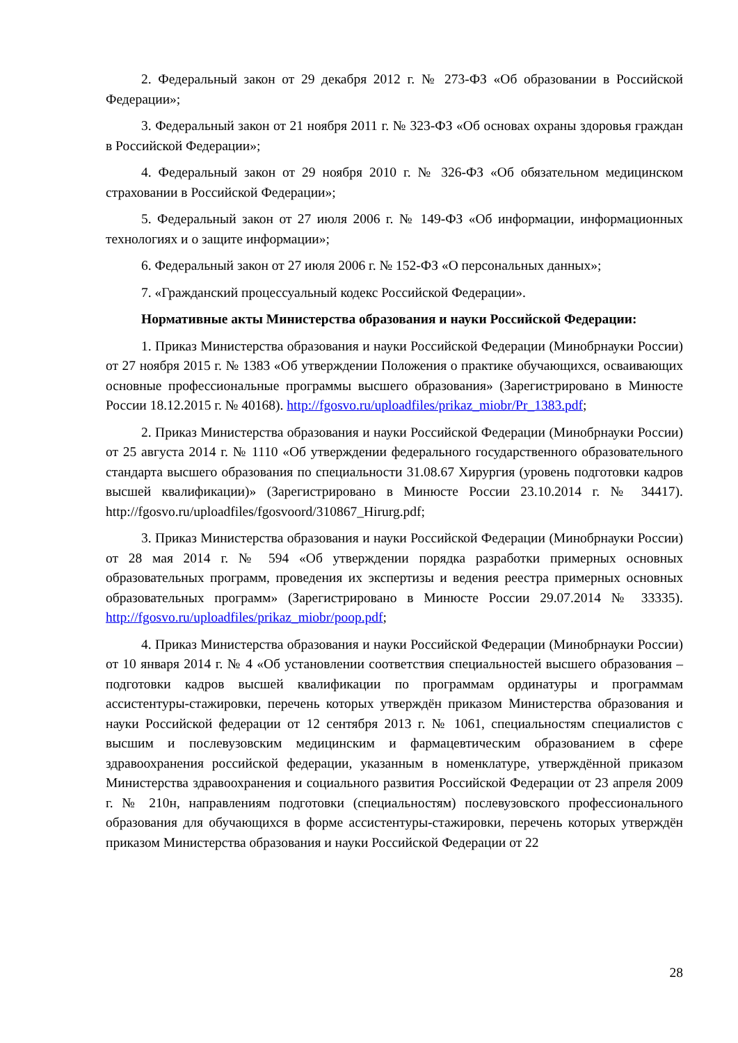2. Федеральный закон от 29 декабря 2012 г. № 273-ФЗ «Об образовании в Российской Федерации»;
3. Федеральный закон от 21 ноября 2011 г. № 323-ФЗ «Об основах охраны здоровья граждан в Российской Федерации»;
4. Федеральный закон от 29 ноября 2010 г. № 326-ФЗ «Об обязательном медицинском страховании в Российской Федерации»;
5. Федеральный закон от 27 июля 2006 г. № 149-ФЗ «Об информации, информационных технологиях и о защите информации»;
6. Федеральный закон от 27 июля 2006 г. № 152-ФЗ «О персональных данных»;
7. «Гражданский процессуальный кодекс Российской Федерации».
Нормативные акты Министерства образования и науки Российской Федерации:
1. Приказ Министерства образования и науки Российской Федерации (Минобрнауки России) от 27 ноября 2015 г. № 1383 «Об утверждении Положения о практике обучающихся, осваивающих основные профессиональные программы высшего образования» (Зарегистрировано в Минюсте России 18.12.2015 г. № 40168). http://fgosvo.ru/uploadfiles/prikaz_miobr/Pr_1383.pdf;
2. Приказ Министерства образования и науки Российской Федерации (Минобрнауки России) от 25 августа 2014 г. № 1110 «Об утверждении федерального государственного образовательного стандарта высшего образования по специальности 31.08.67 Хирургия (уровень подготовки кадров высшей квалификации)» (Зарегистрировано в Минюсте России 23.10.2014 г. № 34417). http://fgosvo.ru/uploadfiles/fgosvoord/310867_Hirurg.pdf;
3. Приказ Министерства образования и науки Российской Федерации (Минобрнауки России) от 28 мая 2014 г. № 594 «Об утверждении порядка разработки примерных основных образовательных программ, проведения их экспертизы и ведения реестра примерных основных образовательных программ» (Зарегистрировано в Минюсте России 29.07.2014 № 33335). http://fgosvo.ru/uploadfiles/prikaz_miobr/poop.pdf;
4. Приказ Министерства образования и науки Российской Федерации (Минобрнауки России) от 10 января 2014 г. № 4 «Об установлении соответствия специальностей высшего образования – подготовки кадров высшей квалификации по программам ординатуры и программам ассистентуры-стажировки, перечень которых утверждён приказом Министерства образования и науки Российской федерации от 12 сентября 2013 г. № 1061, специальностям специалистов с высшим и послевузовским медицинским и фармацевтическим образованием в сфере здравоохранения российской федерации, указанным в номенклатуре, утверждённой приказом Министерства здравоохранения и социального развития Российской Федерации от 23 апреля 2009 г. № 210н, направлениям подготовки (специальностям) послевузовского профессионального образования для обучающихся в форме ассистентуры-стажировки, перечень которых утверждён приказом Министерства образования и науки Российской Федерации от 22
28